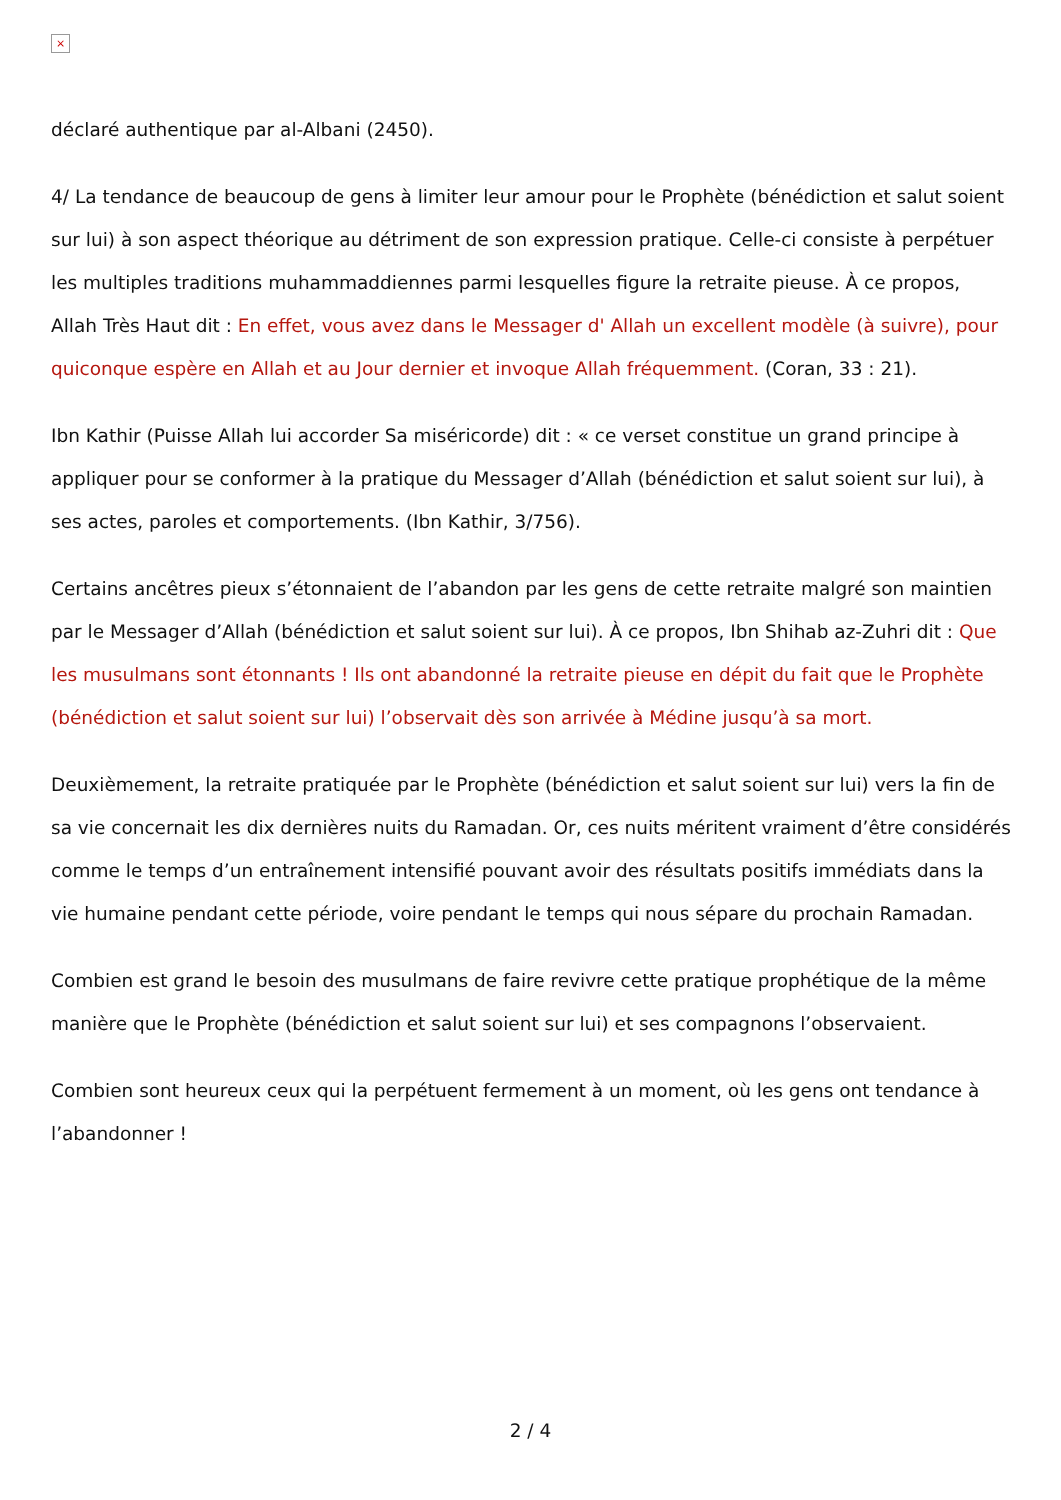×
déclaré authentique par al-Albani (2450).
4/ La tendance de beaucoup de gens à limiter leur amour pour le Prophète (bénédiction et salut soient sur lui) à son aspect théorique au détriment de son expression pratique. Celle-ci consiste à perpétuer les multiples traditions muhammaddiennes parmi lesquelles figure la retraite pieuse. À ce propos, Allah Très Haut dit : En effet, vous avez dans le Messager d' Allah un excellent modèle (à suivre), pour quiconque espère en Allah et au Jour dernier et invoque Allah fréquemment. (Coran, 33 : 21).
Ibn Kathir (Puisse Allah lui accorder Sa miséricorde) dit : « ce verset constitue un grand principe à appliquer pour se conformer à la pratique du Messager d’Allah (bénédiction et salut soient sur lui), à ses actes, paroles et comportements. (Ibn Kathir, 3/756).
Certains ancêtres pieux s’étonnaient de l’abandon par les gens de cette retraite malgré son maintien par le Messager d’Allah (bénédiction et salut soient sur lui). À ce propos, Ibn Shihab az-Zuhri dit : Que les musulmans sont étonnants ! Ils ont abandonné la retraite pieuse en dépit du fait que le Prophète (bénédiction et salut soient sur lui) l’observait dès son arrivée à Médine jusqu’à sa mort.
Deuxièmement, la retraite pratiquée par le Prophète (bénédiction et salut soient sur lui) vers la fin de sa vie concernait les dix dernières nuits du Ramadan. Or, ces nuits méritent vraiment d’être considérés comme le temps d’un entraînement intensifié pouvant avoir des résultats positifs immédiats dans la vie humaine pendant cette période, voire pendant le temps qui nous sépare du prochain Ramadan.
Combien est grand le besoin des musulmans de faire revivre cette pratique prophétique de la même manière que le Prophète (bénédiction et salut soient sur lui) et ses compagnons l’observaient.
Combien sont heureux ceux qui la perpétuent fermement à un moment, où les gens ont tendance à l’abandonner !
2 / 4